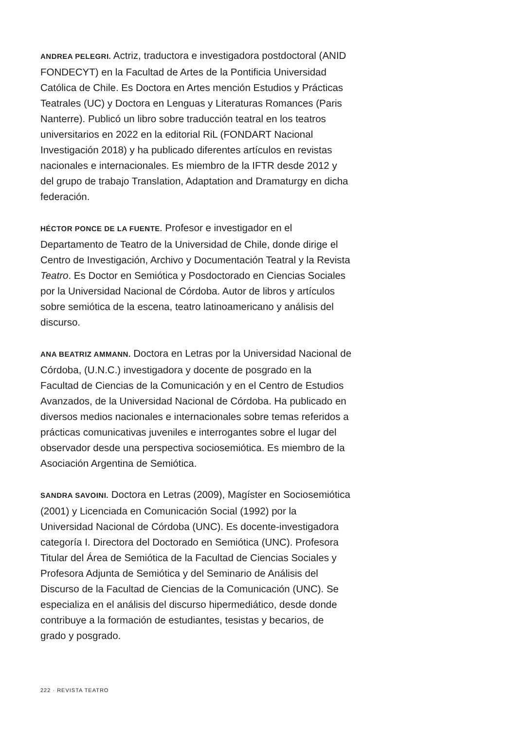ANDREA PELEGRI. Actriz, traductora e investigadora postdoctoral (ANID FONDECYT) en la Facultad de Artes de la Pontificia Universidad Católica de Chile. Es Doctora en Artes mención Estudios y Prácticas Teatrales (UC) y Doctora en Lenguas y Literaturas Romances (Paris Nanterre). Publicó un libro sobre traducción teatral en los teatros universitarios en 2022 en la editorial RiL (FONDART Nacional Investigación 2018) y ha publicado diferentes artículos en revistas nacionales e internacionales. Es miembro de la IFTR desde 2012 y del grupo de trabajo Translation, Adaptation and Dramaturgy en dicha federación.
HÉCTOR PONCE DE LA FUENTE. Profesor e investigador en el Departamento de Teatro de la Universidad de Chile, donde dirige el Centro de Investigación, Archivo y Documentación Teatral y la Revista Teatro. Es Doctor en Semiótica y Posdoctorado en Ciencias Sociales por la Universidad Nacional de Córdoba. Autor de libros y artículos sobre semiótica de la escena, teatro latinoamericano y análisis del discurso.
ANA BEATRIZ AMMANN. Doctora en Letras por la Universidad Nacional de Córdoba, (U.N.C.) investigadora y docente de posgrado en la Facultad de Ciencias de la Comunicación y en el Centro de Estudios Avanzados, de la Universidad Nacional de Córdoba. Ha publicado en diversos medios nacionales e internacionales sobre temas referidos a prácticas comunicativas juveniles e interrogantes sobre el lugar del observador desde una perspectiva sociosemiótica. Es miembro de la Asociación Argentina de Semiótica.
SANDRA SAVOINI. Doctora en Letras (2009), Magíster en Sociosemiótica (2001) y Licenciada en Comunicación Social (1992) por la Universidad Nacional de Córdoba (UNC). Es docente-investigadora categoría I. Directora del Doctorado en Semiótica (UNC). Profesora Titular del Área de Semiótica de la Facultad de Ciencias Sociales y Profesora Adjunta de Semiótica y del Seminario de Análisis del Discurso de la Facultad de Ciencias de la Comunicación (UNC). Se especializa en el análisis del discurso hipermediático, desde donde contribuye a la formación de estudiantes, tesistas y becarios, de grado y posgrado.
222 · REVISTA TEATRO